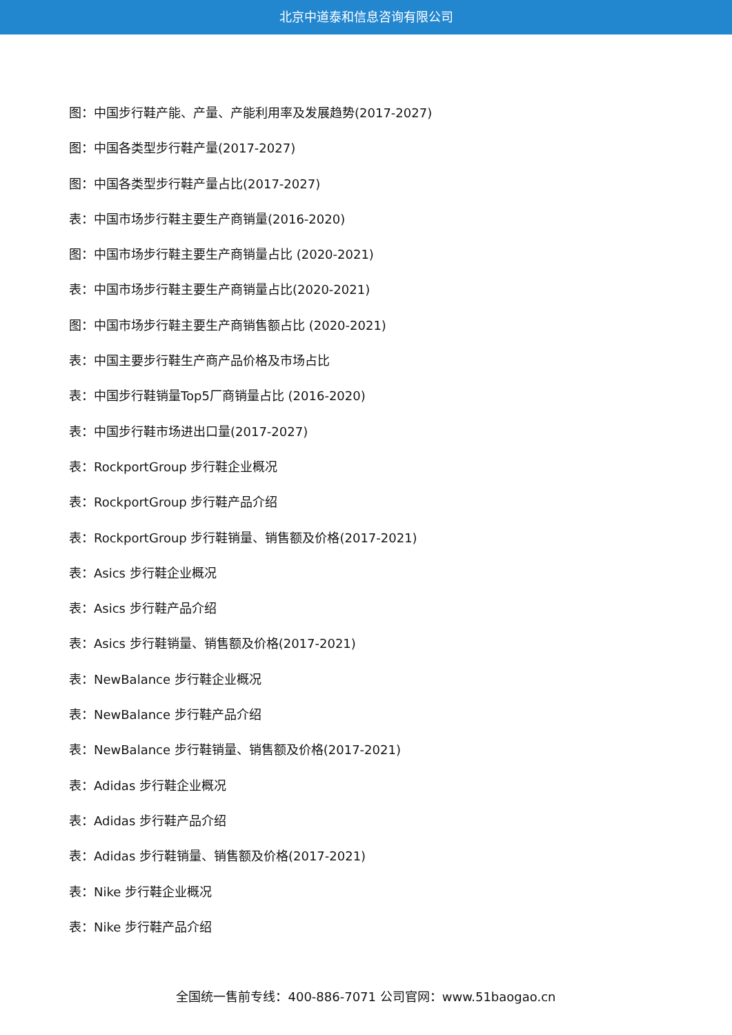北京中道泰和信息咨询有限公司
图：中国步行鞋产能、产量、产能利用率及发展趋势(2017-2027)
图：中国各类型步行鞋产量(2017-2027)
图：中国各类型步行鞋产量占比(2017-2027)
表：中国市场步行鞋主要生产商销量(2016-2020)
图：中国市场步行鞋主要生产商销量占比 (2020-2021)
表：中国市场步行鞋主要生产商销量占比(2020-2021)
图：中国市场步行鞋主要生产商销售额占比 (2020-2021)
表：中国主要步行鞋生产商产品价格及市场占比
表：中国步行鞋销量Top5厂商销量占比 (2016-2020)
表：中国步行鞋市场进出口量(2017-2027)
表：RockportGroup 步行鞋企业概况
表：RockportGroup 步行鞋产品介绍
表：RockportGroup 步行鞋销量、销售额及价格(2017-2021)
表：Asics 步行鞋企业概况
表：Asics 步行鞋产品介绍
表：Asics 步行鞋销量、销售额及价格(2017-2021)
表：NewBalance 步行鞋企业概况
表：NewBalance 步行鞋产品介绍
表：NewBalance 步行鞋销量、销售额及价格(2017-2021)
表：Adidas 步行鞋企业概况
表：Adidas 步行鞋产品介绍
表：Adidas 步行鞋销量、销售额及价格(2017-2021)
表：Nike 步行鞋企业概况
表：Nike 步行鞋产品介绍
全国统一售前专线：400-886-7071 公司官网：www.51baogao.cn